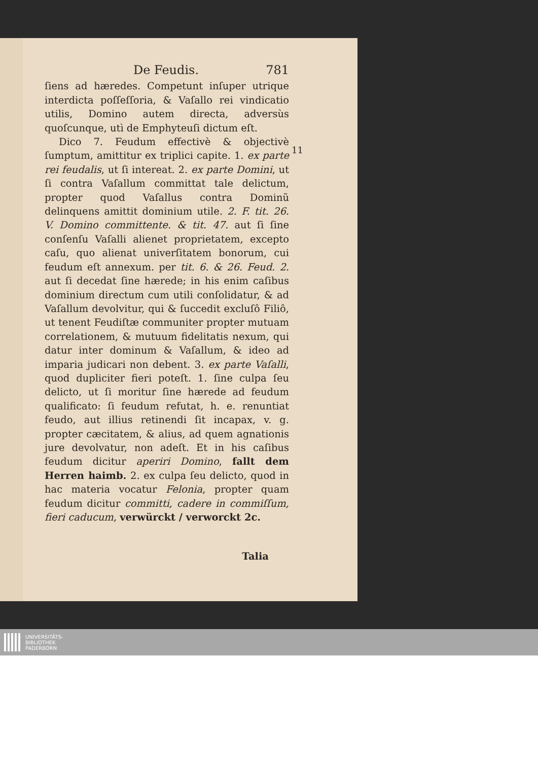De Feudis. 781
ſiens ad hæredes. Competunt inſuper utrique interdicta poſſeſſoria, & Vaſallo rei vindicatio utilis, Domino autem directa, adversùs quoſcunque, utì de Emphyteuſi dictum eſt.
Dico 7. Feudum effectivè & objectivè ſumptum, amittitur ex triplici capite. 1. ex parte rei feudalis, ut ſi intereat. 2. ex parte Domini, ut ſi contra Vaſallum committat tale delictum, propter quod Vaſallus contra Dominũ delinquens amittit dominium utile. 2. F. tit. 26. V. Domino committente. & tit. 47. aut ſi ſine conſenſu Vaſalli alienet proprietatem, excepto caſu, quo alienat univerſitatem bonorum, cui feudum eſt annexum. per tit. 6. & 26. Feud. 2. aut ſi decedat ſine hærede; in his enim caſibus dominium directum cum utili conſolidatur, & ad Vaſallum devolvitur, qui & ſuccedit excluſô Filiô, ut tenent Feudiſtæ communiter propter mutuam correlationem, & mutuum fidelitatis nexum, qui datur inter dominum & Vaſallum, & ideo ad imparia judicari non debent. 3. ex parte Vaſalli, quod dupliciter fieri poteſt. 1. ſine culpa ſeu delicto, ut ſi moritur ſine hærede ad feudum qualificato: ſi feudum refutat, h. e. renuntiat feudo, aut illius retinendi ſit incapax, v. g. propter cæcitatem, & alius, ad quem agnationis jure devolvatur, non adeſt. Et in his caſibus feudum dicitur aperiri Domino, fallt dem Herren haimb. 2. ex culpa ſeu delicto, quod in hac materia vocatur Felonia, propter quam feudum dicitur committi, cadere in commiſſum, fieri caducum, verwürckt / verworckt 2c.
Talia
11
UNIVERSITÄTS-
BIBLIOTHEK
PADERBORN